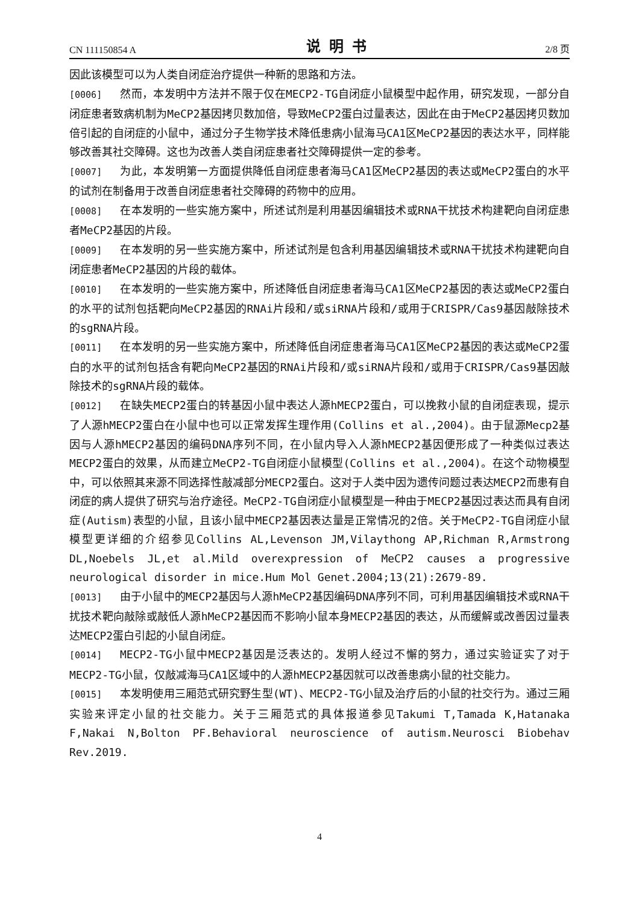CN 111150854 A 说明书 2/8 页
因此该模型可以为人类自闭症治疗提供一种新的思路和方法。
[0006] 然而，本发明中方法并不限于仅在MECP2-TG自闭症小鼠模型中起作用，研究发现，一部分自闭症患者致病机制为MeCP2基因拷贝数加倍，导致MeCP2蛋白过量表达，因此在由于MeCP2基因拷贝数加倍引起的自闭症的小鼠中，通过分子生物学技术降低患病小鼠海马CA1区MeCP2基因的表达水平，同样能够改善其社交障碍。这也为改善人类自闭症患者社交障碍提供一定的参考。
[0007] 为此，本发明第一方面提供降低自闭症患者海马CA1区MeCP2基因的表达或MeCP2蛋白的水平的试剂在制备用于改善自闭症患者社交障碍的药物中的应用。
[0008] 在本发明的一些实施方案中，所述试剂是利用基因编辑技术或RNA干扰技术构建靶向自闭症患者MeCP2基因的片段。
[0009] 在本发明的另一些实施方案中，所述试剂是包含利用基因编辑技术或RNA干扰技术构建靶向自闭症患者MeCP2基因的片段的载体。
[0010] 在本发明的一些实施方案中，所述降低自闭症患者海马CA1区MeCP2基因的表达或MeCP2蛋白的水平的试剂包括靶向MeCP2基因的RNAi片段和/或siRNA片段和/或用于CRISPR/Cas9基因敲除技术的sgRNA片段。
[0011] 在本发明的另一些实施方案中，所述降低自闭症患者海马CA1区MeCP2基因的表达或MeCP2蛋白的水平的试剂包括含有靶向MeCP2基因的RNAi片段和/或siRNA片段和/或用于CRISPR/Cas9基因敲除技术的sgRNA片段的载体。
[0012] 在缺失MECP2蛋白的转基因小鼠中表达人源hMECP2蛋白，可以挽救小鼠的自闭症表现，提示了人源hMECP2蛋白在小鼠中也可以正常发挥生理作用(Collins et al.,2004)。由于鼠源Mecp2基因与人源hMECP2基因的编码DNA序列不同，在小鼠内导入人源hMECP2基因便形成了一种类似过表达MECP2蛋白的效果，从而建立MeCP2-TG自闭症小鼠模型(Collins et al.,2004)。在这个动物模型中，可以依照其来源不同选择性敲减部分MECP2蛋白。这对于人类中因为遗传问题过表达MECP2而患有自闭症的病人提供了研究与治疗途径。MeCP2-TG自闭症小鼠模型是一种由于MECP2基因过表达而具有自闭症(Autism)表型的小鼠，且该小鼠中MECP2基因表达量是正常情况的2倍。关于MeCP2-TG自闭症小鼠模型更详细的介绍参见Collins AL,Levenson JM,Vilaythong AP,Richman R,Armstrong DL,Noebels JL,et al.Mild overexpression of MeCP2 causes a progressive neurological disorder in mice.Hum Mol Genet.2004;13(21):2679-89.
[0013] 由于小鼠中的MECP2基因与人源hMeCP2基因编码DNA序列不同，可利用基因编辑技术或RNA干扰技术靶向敲除或敲低人源hMeCP2基因而不影响小鼠本身MECP2基因的表达，从而缓解或改善因过量表达MECP2蛋白引起的小鼠自闭症。
[0014] MECP2-TG小鼠中MECP2基因是泛表达的。发明人经过不懈的努力，通过实验证实了对于MECP2-TG小鼠，仅敲减海马CA1区域中的人源hMECP2基因就可以改善患病小鼠的社交能力。
[0015] 本发明使用三厢范式研究野生型(WT)、MECP2-TG小鼠及治疗后的小鼠的社交行为。通过三厢实验来评定小鼠的社交能力。关于三厢范式的具体报道参见Takumi T,Tamada K,Hatanaka F,Nakai N,Bolton PF.Behavioral neuroscience of autism.Neurosci Biobehav Rev.2019.
4